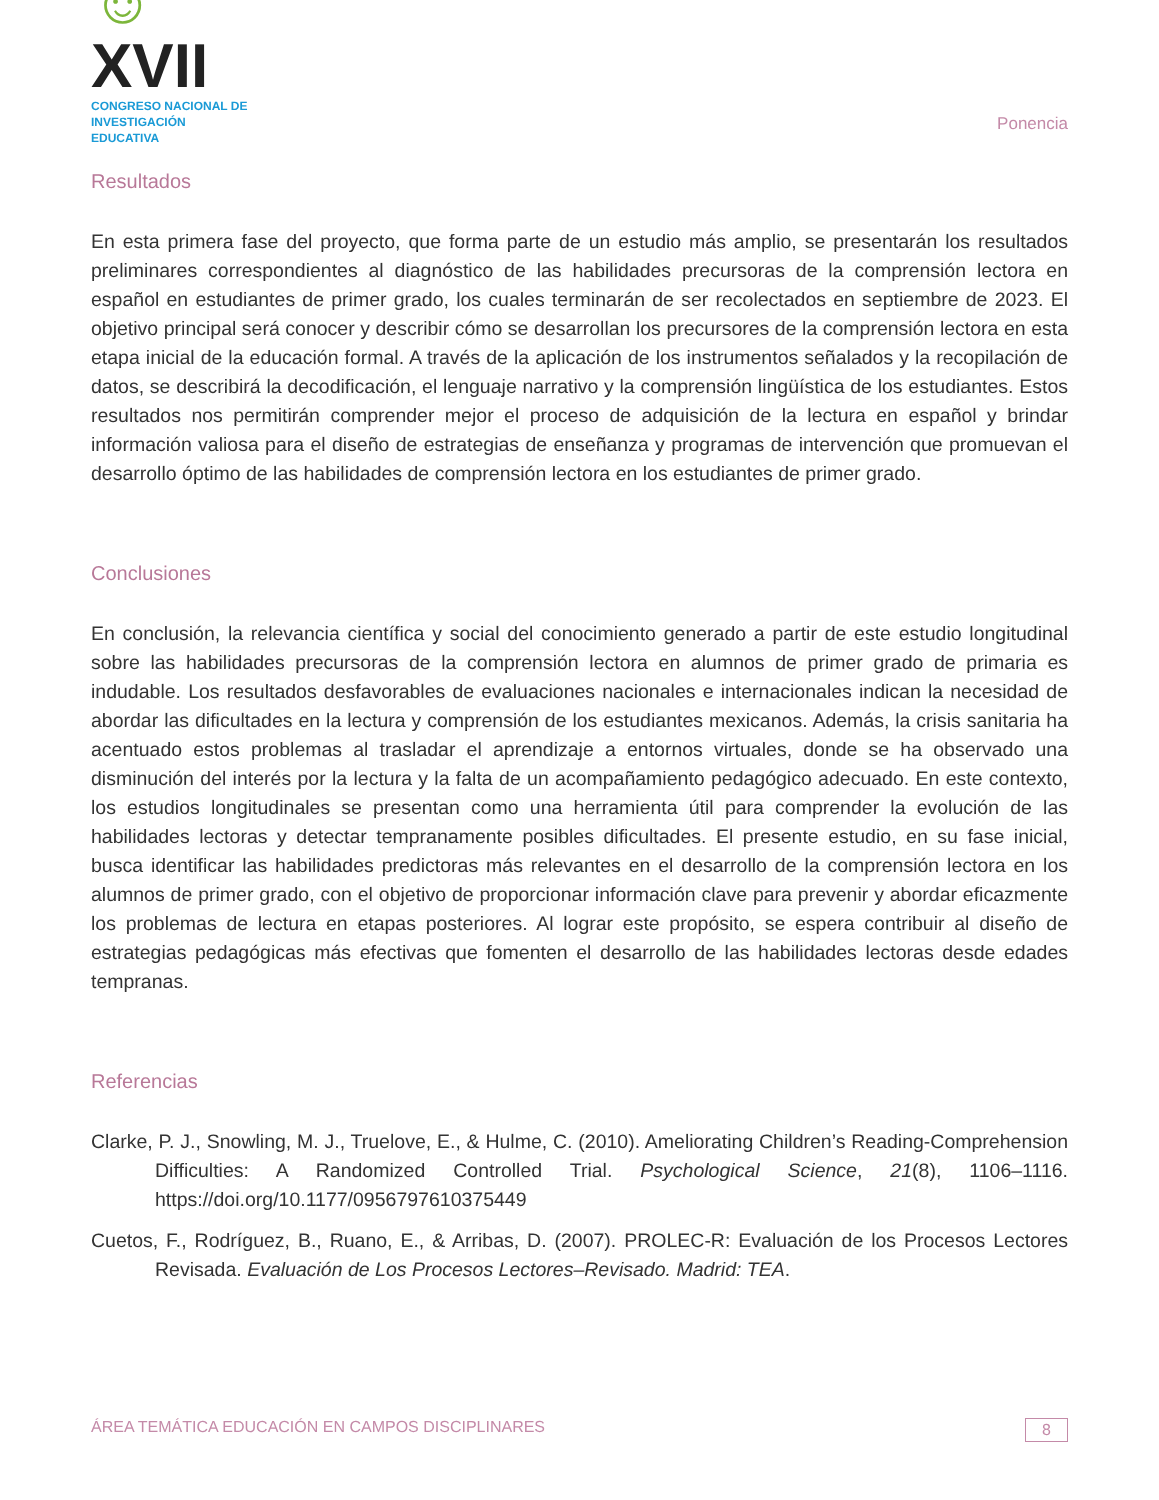☺XVII
CONGRESO NACIONAL DE
INVESTIGACIÓN EDUCATIVA
Ponencia
Resultados
En esta primera fase del proyecto, que forma parte de un estudio más amplio, se presentarán los resultados preliminares correspondientes al diagnóstico de las habilidades precursoras de la comprensión lectora en español en estudiantes de primer grado, los cuales terminarán de ser recolectados en septiembre de 2023. El objetivo principal será conocer y describir cómo se desarrollan los precursores de la comprensión lectora en esta etapa inicial de la educación formal. A través de la aplicación de los instrumentos señalados y la recopilación de datos, se describirá la decodificación, el lenguaje narrativo y la comprensión lingüística de los estudiantes. Estos resultados nos permitirán comprender mejor el proceso de adquisición de la lectura en español y brindar información valiosa para el diseño de estrategias de enseñanza y programas de intervención que promuevan el desarrollo óptimo de las habilidades de comprensión lectora en los estudiantes de primer grado.
Conclusiones
En conclusión, la relevancia científica y social del conocimiento generado a partir de este estudio longitudinal sobre las habilidades precursoras de la comprensión lectora en alumnos de primer grado de primaria es indudable. Los resultados desfavorables de evaluaciones nacionales e internacionales indican la necesidad de abordar las dificultades en la lectura y comprensión de los estudiantes mexicanos. Además, la crisis sanitaria ha acentuado estos problemas al trasladar el aprendizaje a entornos virtuales, donde se ha observado una disminución del interés por la lectura y la falta de un acompañamiento pedagógico adecuado. En este contexto, los estudios longitudinales se presentan como una herramienta útil para comprender la evolución de las habilidades lectoras y detectar tempranamente posibles dificultades. El presente estudio, en su fase inicial, busca identificar las habilidades predictoras más relevantes en el desarrollo de la comprensión lectora en los alumnos de primer grado, con el objetivo de proporcionar información clave para prevenir y abordar eficazmente los problemas de lectura en etapas posteriores. Al lograr este propósito, se espera contribuir al diseño de estrategias pedagógicas más efectivas que fomenten el desarrollo de las habilidades lectoras desde edades tempranas.
Referencias
Clarke, P. J., Snowling, M. J., Truelove, E., & Hulme, C. (2010). Ameliorating Children’s Reading-Comprehension Difficulties: A Randomized Controlled Trial. Psychological Science, 21(8), 1106–1116. https://doi.org/10.1177/0956797610375449
Cuetos, F., Rodríguez, B., Ruano, E., & Arribas, D. (2007). PROLEC-R: Evaluación de los Procesos Lectores Revisada. Evaluación de Los Procesos Lectores–Revisado. Madrid: TEA.
ÁREA TEMÁTICA EDUCACIÓN EN CAMPOS DISCIPLINARES
8